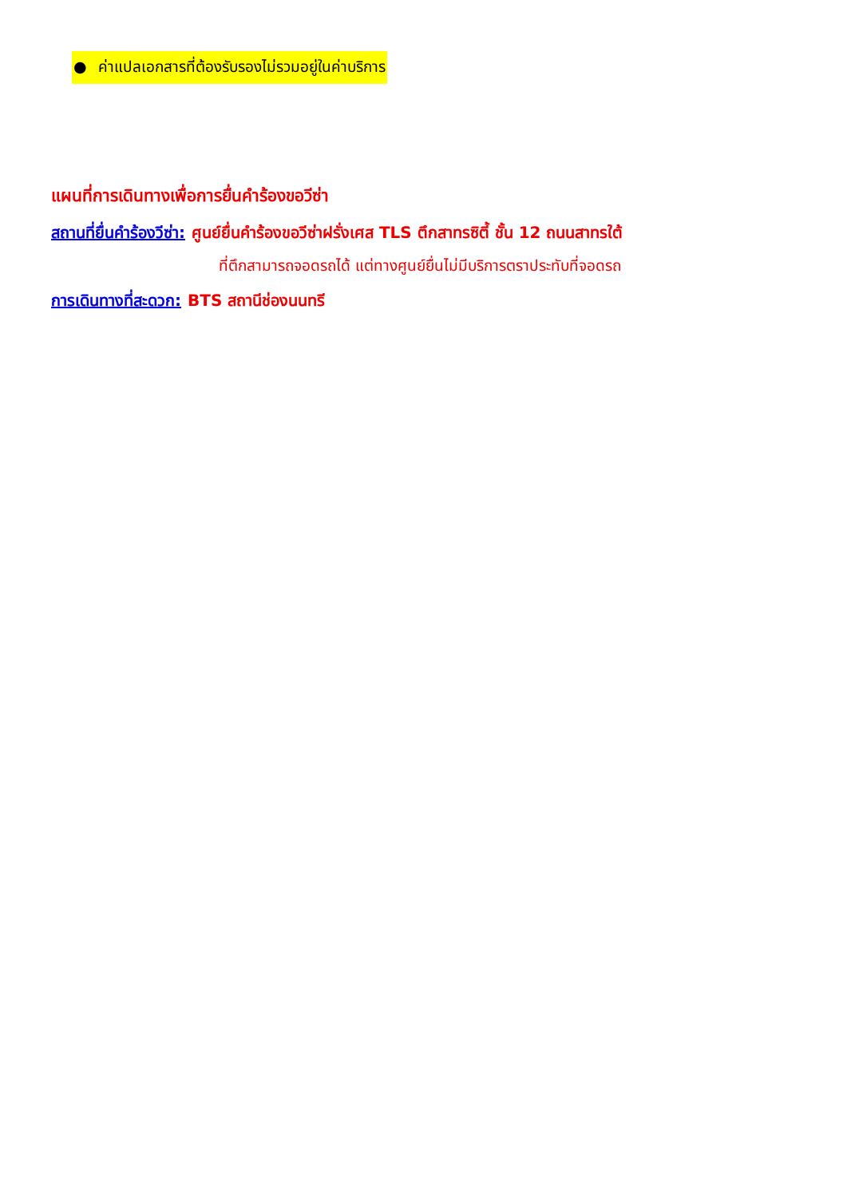● ค่าแปลเอกสารที่ต้องรับรองไม่รวมอยู่ในค่าบริการ
แผนที่การเดินทางเพื่อการยื่นคำร้องขอวีซ่า
สถานที่ยื่นคำร้องวีซ่า: ศูนย์ยื่นคำร้องขอวีซ่าฝรั่งเศส TLS ตึกสาทรซิตี้ ชั้น 12 ถนนสาทรใต้
ที่ตึกสามารถจอดรถได้ แต่ทางศูนย์ยื่นไม่มีบริการตราประทับที่จอดรถ
การเดินทางที่สะดวก: BTS สถานีช่องนนทรี